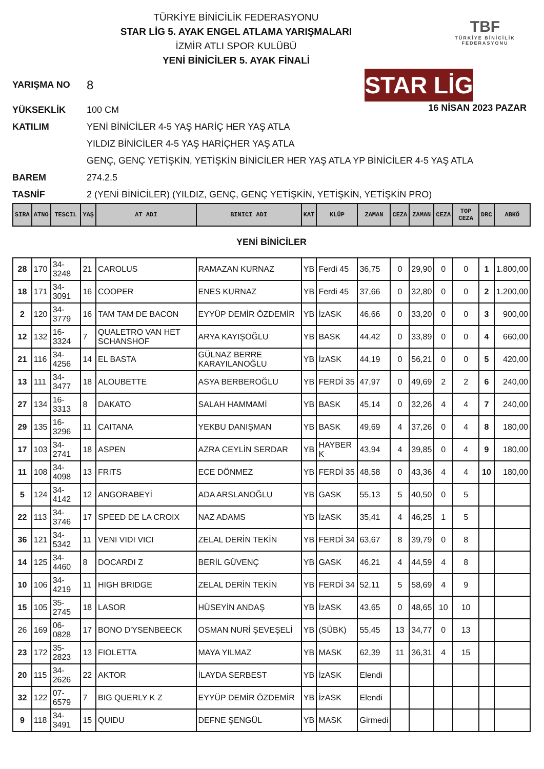TBF
TÜRKİYE BİNİCİLİK
FEDERASYONU
TÜRKİYE BİNİCİLİK FEDERASYONU
STAR LİG 5. AYAK ENGEL ATLAMA YARIŞMALARI
İZMİR ATLI SPOR KULÜBÜ
YENİ BİNİCİLER 5. AYAK FİNALİ
16 NİSAN 2023 PAZAR
YARIŞMA NO 8 STAR LİG
YÜKSEKLİK 100 CM
KATILIM YENİ BİNİCİLER 4-5 YAŞ HARİÇ HER YAŞ ATLA
YILDIZ BİNİCİLER 4-5 YAŞ HARİÇHER YAŞ ATLA
GENÇ, GENÇ YETİŞKİN, YETİŞKİN BİNİCİLER HER YAŞ ATLA YP BİNİCİLER 4-5 YAŞ ATLA
BAREM 274.2.5
TASNİF 2 (YENİ BİNİCİLER) (YILDIZ, GENÇ, GENÇ YETİŞKİN, YETİŞKİN, YETİŞKİN PRO)
| SIRA | ATNO | TESCIL | YAŞ | AT ADI | BINICI ADI | KAT | KLÜP | ZAMAN | CEZA | ZAMAN | CEZA | TOP CEZA | DRC | ABKÖ |
| --- | --- | --- | --- | --- | --- | --- | --- | --- | --- | --- | --- | --- | --- | --- |
| YENİ BİNİCİLER | | | | | | | | | | | | | | |
| 28 | 170 | 34-3248 | 21 | CAROLUS | RAMAZAN KURNAZ | YB | Ferdi 45 | 36,75 | 0 | 29,90 | 0 | 0 | 1 | 1.800,00 |
| 18 | 171 | 34-3091 | 16 | COOPER | ENES KURNAZ | YB | Ferdi 45 | 37,66 | 0 | 32,80 | 0 | 0 | 2 | 1.200,00 |
| 2 | 120 | 34-3779 | 16 | TAM TAM DE BACON | EYYÜP DEMİR ÖZDEMİR | YB | İzASK | 46,66 | 0 | 33,20 | 0 | 0 | 3 | 900,00 |
| 12 | 132 | 16-3324 | 7 | QUALETRO VAN HET SCHANSHOF | ARYA KAYIŞOĞLU | YB | BASK | 44,42 | 0 | 33,89 | 0 | 0 | 4 | 660,00 |
| 21 | 116 | 34-4256 | 14 | EL BASTA | GÜLNAZ BERRE KARAYILANOĞLU | YB | İzASK | 44,19 | 0 | 56,21 | 0 | 0 | 5 | 420,00 |
| 13 | 111 | 34-3477 | 18 | ALOUBETTE | ASYA BERBEROĞLU | YB | FERDİ 35 | 47,97 | 0 | 49,69 | 2 | 2 | 6 | 240,00 |
| 27 | 134 | 16-3313 | 8 | DAKATO | SALAH HAMMAMİ | YB | BASK | 45,14 | 0 | 32,26 | 4 | 4 | 7 | 240,00 |
| 29 | 135 | 16-3296 | 11 | CAITANA | YEKBU DANIŞMAN | YB | BASK | 49,69 | 4 | 37,26 | 0 | 4 | 8 | 180,00 |
| 17 | 103 | 34-2741 | 18 | ASPEN | AZRA CEYLİN SERDAR | YB | HAYBER K | 43,94 | 4 | 39,85 | 0 | 4 | 9 | 180,00 |
| 11 | 108 | 34-4098 | 13 | FRITS | ECE DÖNMEZ | YB | FERDİ 35 | 48,58 | 0 | 43,36 | 4 | 4 | 10 | 180,00 |
| 5 | 124 | 34-4142 | 12 | ANGORABEYİ | ADA ARSLANOĞLU | YB | GASK | 55,13 | 5 | 40,50 | 0 | 5 | | |
| 22 | 113 | 34-3746 | 17 | SPEED DE LA CROIX | NAZ ADAMS | YB | İzASK | 35,41 | 4 | 46,25 | 1 | 5 | | |
| 36 | 121 | 34-5342 | 11 | VENI VIDI VICI | ZELAL DERİN TEKİN | YB | FERDİ 34 | 63,67 | 8 | 39,79 | 0 | 8 | | |
| 14 | 125 | 34-4460 | 8 | DOCARDI Z | BERİL GÜVENÇ | YB | GASK | 46,21 | 4 | 44,59 | 4 | 8 | | |
| 10 | 106 | 34-4219 | 11 | HIGH BRIDGE | ZELAL DERİN TEKİN | YB | FERDİ 34 | 52,11 | 5 | 58,69 | 4 | 9 | | |
| 15 | 105 | 35-2745 | 18 | LASOR | HÜSEYİN ANDAŞ | YB | İzASK | 43,65 | 0 | 48,65 | 10 | 10 | | |
| 26 | 169 | 06-0828 | 17 | BONO D'YSENBEECK | OSMAN NURİ ŞEVEŞELİ | YB | (SÜBK) | 55,45 | 13 | 34,77 | 0 | 13 | | |
| 23 | 172 | 35-2823 | 13 | FIOLETTA | MAYA YILMAZ | YB | MASK | 62,39 | 11 | 36,31 | 4 | 15 | | |
| 20 | 115 | 34-2626 | 22 | AKTOR | İLAYDA SERBEST | YB | İzASK | Elendi | | | | | | |
| 32 | 122 | 07-6579 | 7 | BIG QUERLY K Z | EYYÜP DEMİR ÖZDEMİR | YB | İzASK | Elendi | | | | | | |
| 9 | 118 | 34-3491 | 15 | QUIDU | DEFNE ŞENGÜL | YB | MASK | Girmedi | | | | | | |